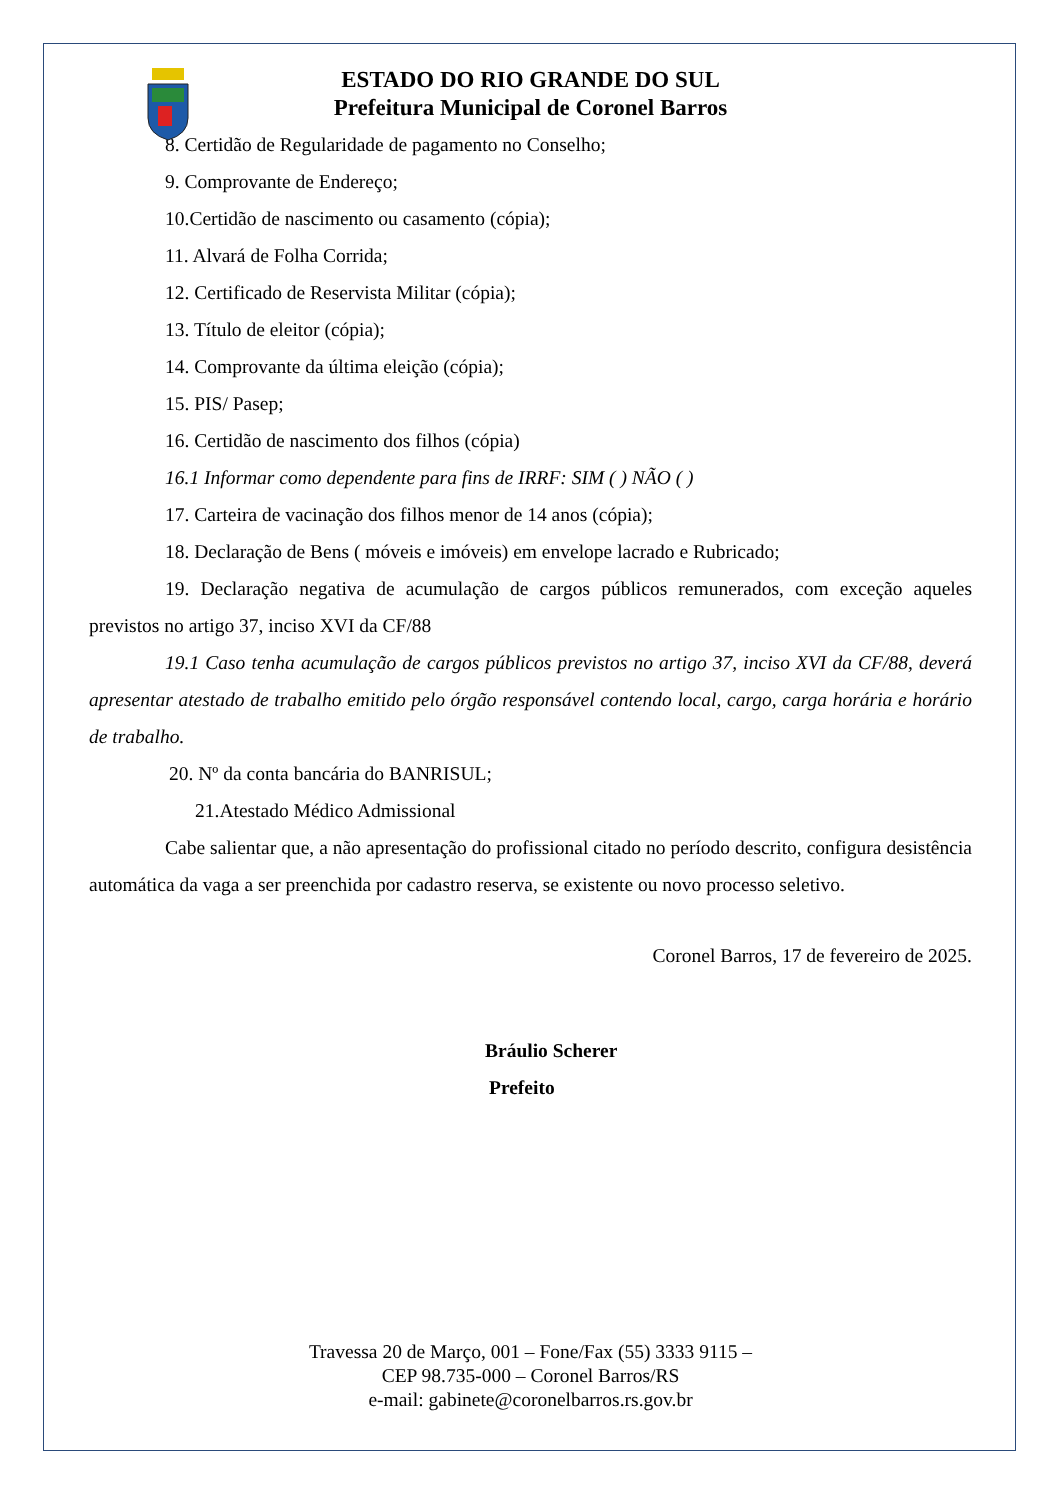ESTADO DO RIO GRANDE DO SUL
Prefeitura Municipal de Coronel Barros
8. Certidão de Regularidade de pagamento no Conselho;
9. Comprovante de Endereço;
10.Certidão de nascimento ou casamento (cópia);
11. Alvará de Folha Corrida;
12. Certificado de Reservista Militar (cópia);
13. Título de eleitor (cópia);
14. Comprovante da última eleição (cópia);
15. PIS/ Pasep;
16. Certidão de nascimento dos filhos (cópia)
16.1 Informar como dependente para fins de IRRF: SIM ( ) NÃO ( )
17. Carteira de vacinação dos filhos menor de 14 anos (cópia);
18. Declaração de Bens ( móveis e imóveis) em envelope lacrado e Rubricado;
19. Declaração negativa de acumulação de cargos públicos remunerados, com exceção aqueles previstos no artigo 37, inciso XVI da CF/88
19.1 Caso tenha acumulação de cargos públicos previstos no artigo 37, inciso XVI da CF/88, deverá apresentar atestado de trabalho emitido pelo órgão responsável contendo local, cargo, carga horária e horário de trabalho.
20. Nº da conta bancária do BANRISUL;
21.Atestado Médico Admissional
Cabe salientar que, a não apresentação do profissional citado no período descrito, configura desistência automática da vaga a ser preenchida por cadastro reserva, se existente ou novo processo seletivo.
Coronel Barros, 17 de fevereiro de 2025.
Bráulio Scherer
Prefeito
Travessa 20 de Março, 001 – Fone/Fax (55) 3333 9115 –
CEP 98.735-000 – Coronel Barros/RS
e-mail: gabinete@coronelbarros.rs.gov.br